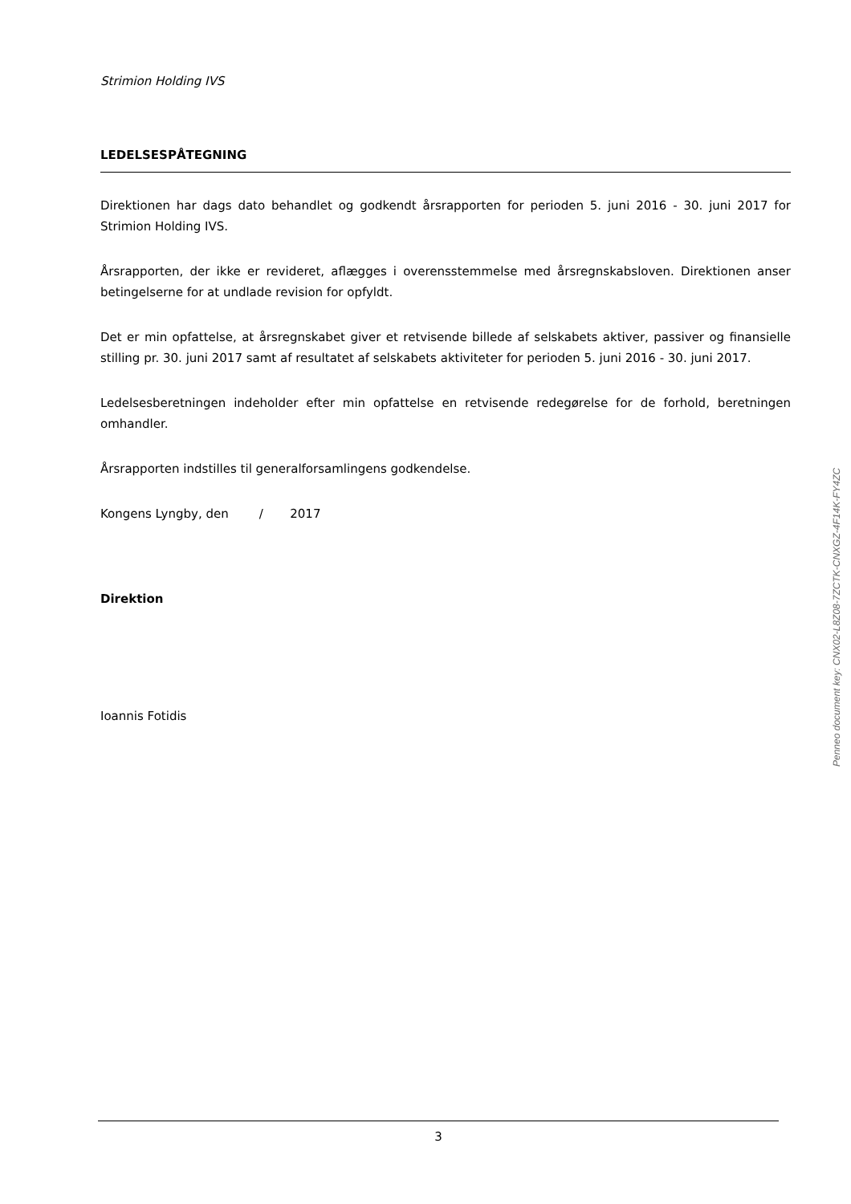Strimion Holding IVS
LEDELSESPÅTEGNING
Direktionen har dags dato behandlet og godkendt årsrapporten for perioden 5. juni 2016 - 30. juni 2017 for Strimion Holding IVS.
Årsrapporten, der ikke er revideret, aflægges i overensstemmelse med årsregnskabsloven. Direktionen anser betingelserne for at undlade revision for opfyldt.
Det er min opfattelse, at årsregnskabet giver et retvisende billede af selskabets aktiver, passiver og finansielle stilling pr. 30. juni 2017 samt af resultatet af selskabets aktiviteter for perioden 5. juni 2016 - 30. juni 2017.
Ledelsesberetningen indeholder efter min opfattelse en retvisende redegørelse for de forhold, beretningen omhandler.
Årsrapporten indstilles til generalforsamlingens godkendelse.
Kongens Lyngby, den / 2017
Direktion
Ioannis Fotidis
Penneo document key: CNX02-L8Z08-7ZCTK-CNXGZ-4F14K-FY4ZC
3